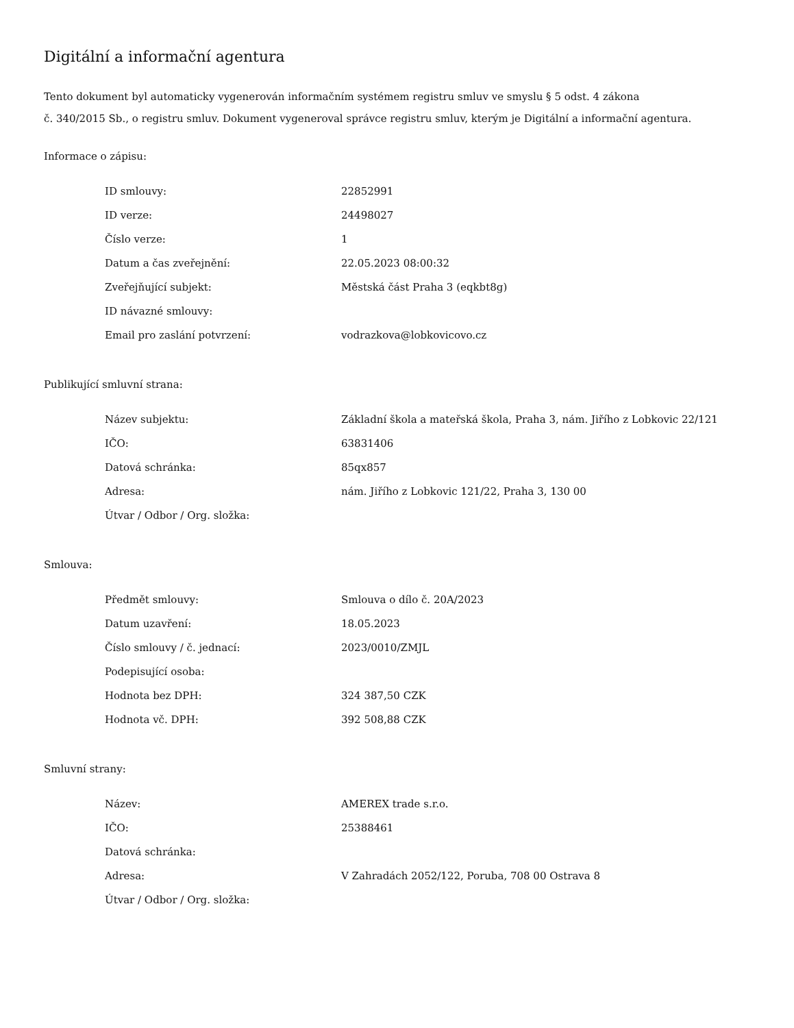Digitální a informační agentura
Tento dokument byl automaticky vygenerován informačním systémem registru smluv ve smyslu § 5 odst. 4 zákona
č. 340/2015 Sb., o registru smluv. Dokument vygeneroval správce registru smluv, kterým je Digitální a informační agentura.
Informace o zápisu:
| ID smlouvy: | 22852991 |
| ID verze: | 24498027 |
| Číslo verze: | 1 |
| Datum a čas zveřejnění: | 22.05.2023 08:00:32 |
| Zveřejňující subjekt: | Městská část Praha 3 (eqkbt8g) |
| ID návazné smlouvy: | |
| Email pro zaslání potvrzení: | vodrazkova@lobkovicovo.cz |
Publikující smluvní strana:
| Název subjektu: | Základní škola a mateřská škola, Praha 3, nám. Jiřího z Lobkovic 22/121 |
| IČO: | 63831406 |
| Datová schránka: | 85qx857 |
| Adresa: | nám. Jiřího z Lobkovic 121/22, Praha 3, 130 00 |
| Útvar / Odbor / Org. složka: | |
Smlouva:
| Předmět smlouvy: | Smlouva o dílo č. 20A/2023 |
| Datum uzavření: | 18.05.2023 |
| Číslo smlouvy / č. jednací: | 2023/0010/ZMJL |
| Podepisující osoba: | |
| Hodnota bez DPH: | 324 387,50 CZK |
| Hodnota vč. DPH: | 392 508,88 CZK |
Smluvní strany:
| Název: | AMEREX trade s.r.o. |
| IČO: | 25388461 |
| Datová schránka: | |
| Adresa: | V Zahradách 2052/122, Poruba, 708 00 Ostrava 8 |
| Útvar / Odbor / Org. složka: | |